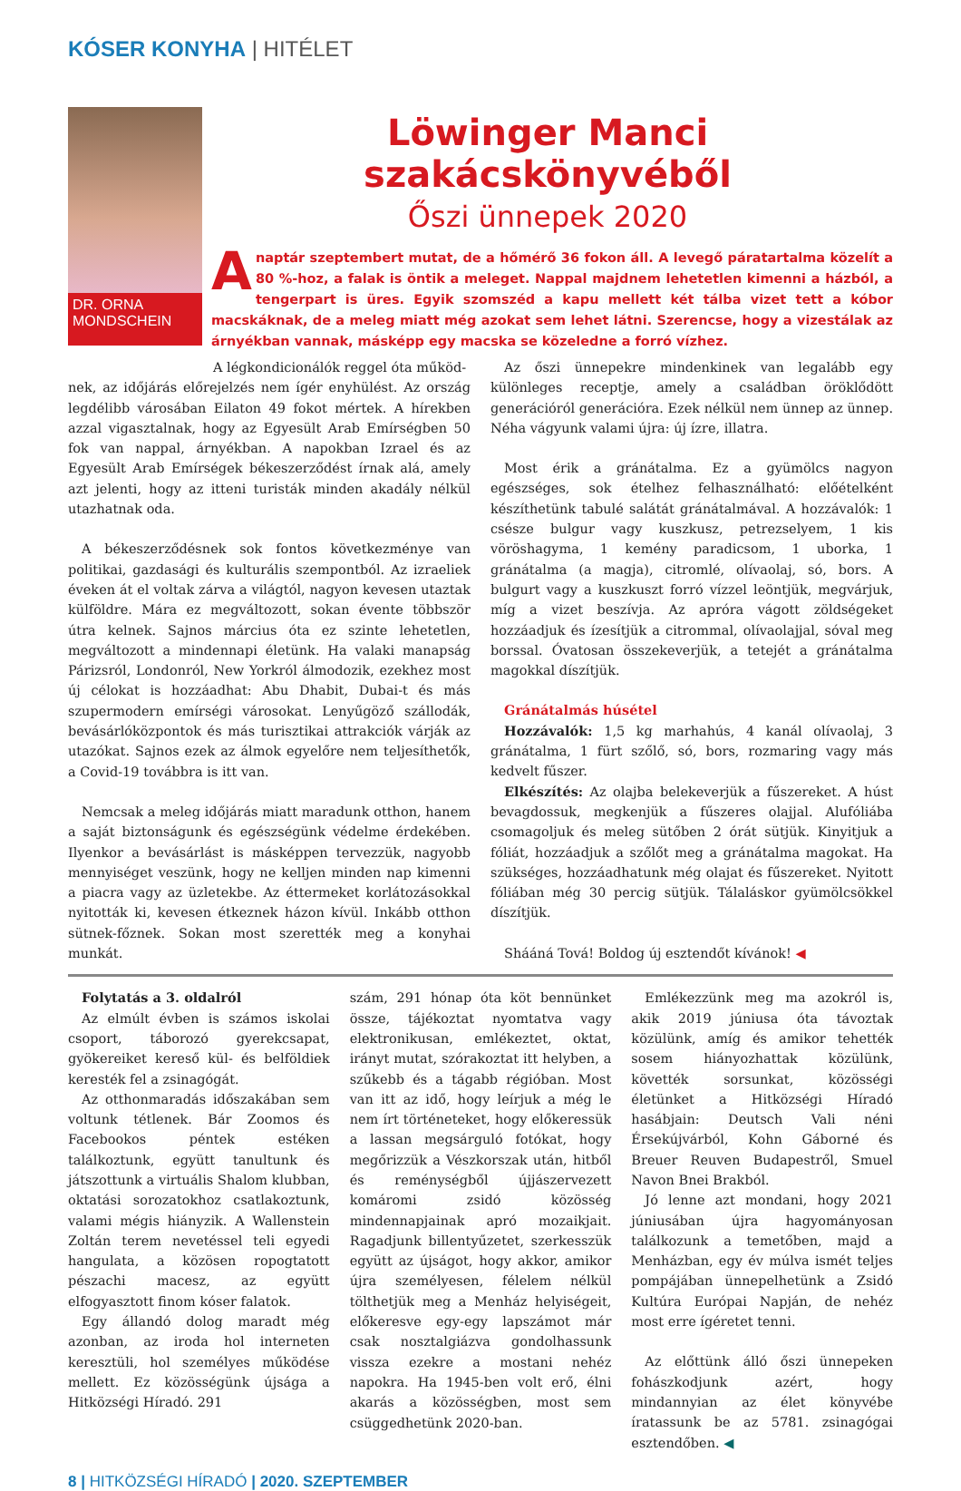KÓSER KONYHA | HITÉLET
DR. ORNA MONDSCHEIN
Löwinger Manci szakácskönyvéből
Őszi ünnepek 2020
A naptár szeptembert mutat, de a hőmérő 36 fokon áll. A levegő páratartalma közelít a 80 %-hoz, a falak is öntik a meleget. Nappal majdnem lehetetlen kimenni a házból, a tengerpart is üres. Egyik szomszéd a kapu mellett két tálba vizet tett a kóbor macskáknak, de a meleg miatt még azokat sem lehet látni. Szerencse, hogy a vizestálak az árnyékban vannak, másképp egy macska se közeledne a forró vízhez.
A légkondicionálók reggel óta működ-
nek, az időjárás előrejelzés nem ígér enyhülést. Az ország legdélibb városában Eilaton 49 fokot mértek. A hírekben azzal vigasztalnak, hogy az Egyesült Arab Emírségben 50 fok van nappal, árnyékban. A napokban Izrael és az Egyesült Arab Emírségek békeszerződést írnak alá, amely azt jelenti, hogy az itteni turisták minden akadály nélkül utazhatnak oda.
A békeszerződésnek sok fontos következménye van politikai, gazdasági és kulturális szempontból. Az izraeliek éveken át el voltak zárva a világtól, nagyon kevesen utaztak külföldre. Mára ez megváltozott, sokan évente többször útra kelnek. Sajnos március óta ez szinte lehetetlen, megváltozott a mindennapi életünk. Ha valaki manapság Párizsról, Londonról, New Yorkról álmodozik, ezekhez most új célokat is hozzáadhat: Abu Dhabit, Dubai-t és más szupermodern emírségi városokat. Lenyűgöző szállodák, bevásárlóközpontok és más turisztikai attrakciók várják az utazókat. Sajnos ezek az álmok egyelőre nem teljesíthetők, a Covid-19 továbbra is itt van.
Nemcsak a meleg időjárás miatt maradunk otthon, hanem a saját biztonságunk és egészségünk védelme érdekében. Ilyenkor a bevásárlást is másképpen tervezzük, nagyobb mennyiséget veszünk, hogy ne kelljen minden nap kimenni a piacra vagy az üzletekbe. Az éttermeket korlátozásokkal nyitották ki, kevesen étkeznek házon kívül. Inkább otthon sütnek-főznek. Sokan most szerették meg a konyhai munkát.
Az őszi ünnepekre mindenkinek van legalább egy különleges receptje, amely a családban öröklődött generációról generációra. Ezek nélkül nem ünnep az ünnep. Néha vágyunk valami újra: új ízre, illatra.
Most érik a gránátalma. Ez a gyümölcs nagyon egészséges, sok ételhez felhasználható: előételként készíthetünk tabulé salátát gránátalmával. A hozzávalók: 1 csésze bulgur vagy kuszkusz, petrezselyem, 1 kis vöröshagyma, 1 kemény paradicsom, 1 uborka, 1 gránátalma (a magja), citromlé, olívaolaj, só, bors. A bulgurt vagy a kuszkuszt forró vízzel leöntjük, megvárjuk, míg a vizet beszívja. Az apróra vágott zöldségeket hozzáadjuk és ízesítjük a citrommal, olívaolajjal, sóval meg borssal. Óvatosan összekeverjük, a tetejét a gránátalma magokkal díszítjük.
Gránátalmás húsétel
Hozzávalók: 1,5 kg marhahús, 4 kanál olívaolaj, 3 gránátalma, 1 fürt szőlő, só, bors, rozmaring vagy más kedvelt fűszer.
Elkészítés: Az olajba belekeverjük a fűszereket. A húst bevagdossuk, megkenjük a fűszeres olajjal. Alufóliába csomagoljuk és meleg sütőben 2 órát sütjük. Kinyitjuk a fóliát, hozzáadjuk a szőlőt meg a gránátalma magokat. Ha szükséges, hozzáadhatunk még olajat és fűszereket. Nyitott fóliában még 30 percig sütjük. Tálaláskor gyümölcsökkel díszítjük.
Shááná Tová! Boldog új esztendőt kívánok! ◀
Folytatás a 3. oldalról
Az elmúlt évben is számos iskolai csoport, táborozó gyerekcsapat, gyökereiket kereső kül- és belföldiek keresték fel a zsinagógát.
Az otthonmaradás időszakában sem voltunk tétlenek. Bár Zoomos és Facebookos péntek estéken találkoztunk, együtt tanultunk és játszottunk a virtuális Shalom klubban, oktatási sorozatokhoz csatlakoztunk, valami mégis hiányzik. A Wallenstein Zoltán terem nevetéssel teli egyedi hangulata, a közösen ropogtatott pészachi macesz, az együtt elfogyasztott finom kóser falatok.
Egy állandó dolog maradt még azonban, az iroda hol interneten keresztüli, hol személyes működése mellett. Ez közösségünk újsága a Hitközségi Híradó. 291
szám, 291 hónap óta köt bennünket össze, tájékoztat nyomtatva vagy elektronikusan, emlékeztet, oktat, irányt mutat, szórakoztat itt helyben, a szűkebb és a tágabb régióban. Most van itt az idő, hogy leírjuk a még le nem írt történeteket, hogy előkeressük a lassan megsárguló fotókat, hogy megőrizzük a Vészkorszak után, hitből és reménységből újjászervezett komáromi zsidó közösség mindennapjainak apró mozaikjait. Ragadjunk billentyűzetet, szerkesszük együtt az újságot, hogy akkor, amikor újra személyesen, félelem nélkül tölthetjük meg a Menház helyiségeit, előkeresve egy-egy lapszámot már csak nosztalgiázva gondolhassunk vissza ezekre a mostani nehéz napokra. Ha 1945-ben volt erő, élni akarás a közösségben, most sem csüggedhetünk 2020-ban.
Emlékezzünk meg ma azokról is, akik 2019 júniusa óta távoztak közülünk, amíg és amikor tehették sosem hiányozhattak közülünk, követték sorsunkat, közösségi életünket a Hitközségi Híradó hasábjain: Deutsch Vali néni Érsekújvárból, Kohn Gáborné és Breuer Reuven Budapestről, Smuel Navon Bnei Brakból.
Jó lenne azt mondani, hogy 2021 júniusában újra hagyományosan találkozunk a temetőben, majd a Menházban, egy év múlva ismét teljes pompájában ünnepelhetünk a Zsidó Kultúra Európai Napján, de nehéz most erre ígéretet tenni.
Az előttünk álló őszi ünnepeken fohászkodjunk azért, hogy mindannyian az élet könyvébe íratassunk be az 5781. zsinagógai esztendőben. ◀
8 | HITKÖZSÉGI HÍRADÓ | 2020. SZEPTEMBER